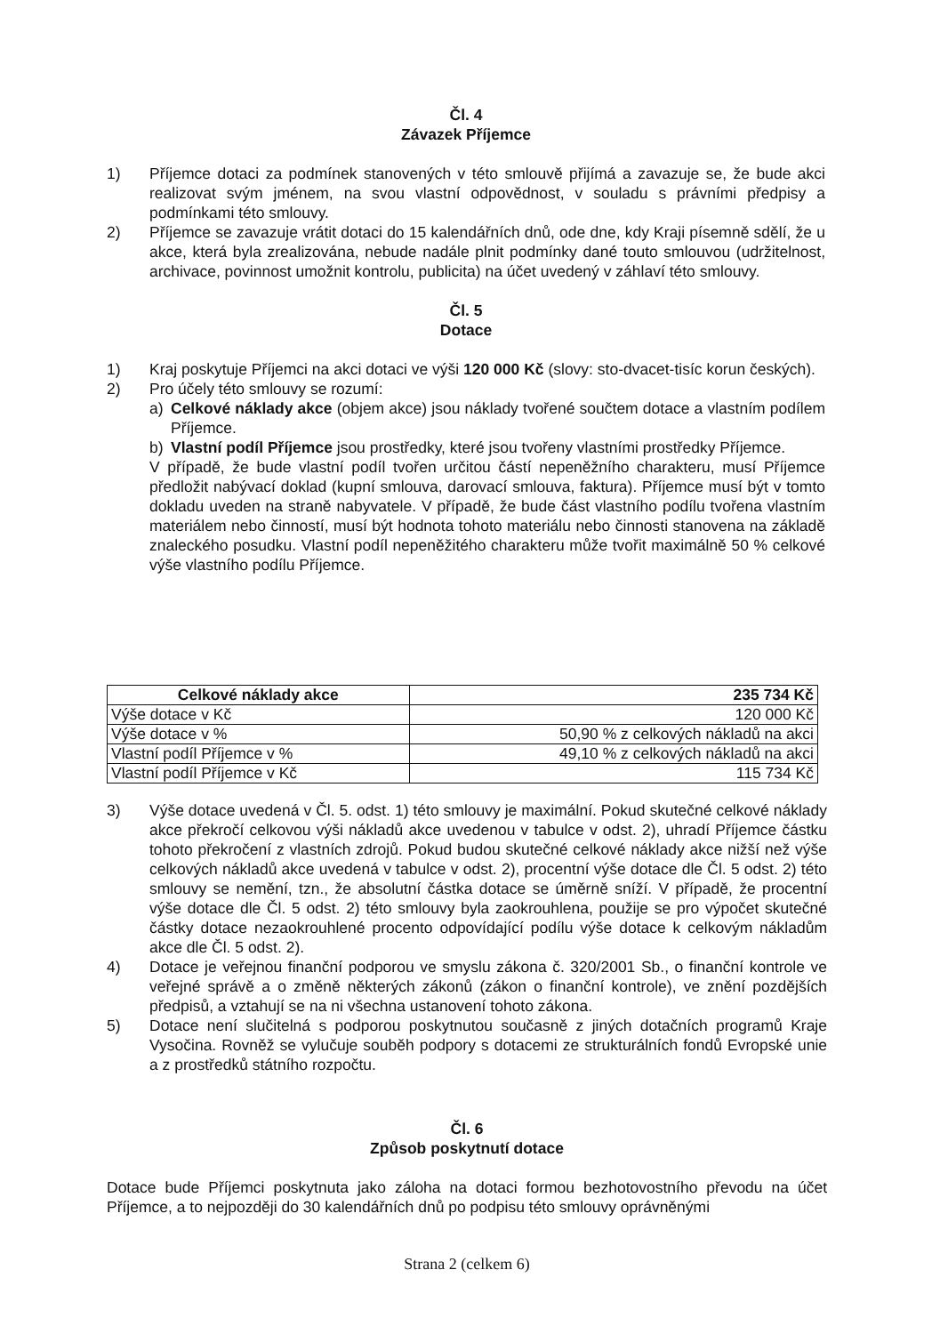Čl. 4
Závazek Příjemce
1) Příjemce dotaci za podmínek stanovených v této smlouvě přijímá a zavazuje se, že bude akci realizovat svým jménem, na svou vlastní odpovědnost, v souladu s právními předpisy a podmínkami této smlouvy.
2) Příjemce se zavazuje vrátit dotaci do 15 kalendářních dnů, ode dne, kdy Kraji písemně sdělí, že u akce, která byla zrealizována, nebude nadále plnit podmínky dané touto smlouvou (udržitelnost, archivace, povinnost umožnit kontrolu, publicita) na účet uvedený v záhlaví této smlouvy.
Čl. 5
Dotace
1) Kraj poskytuje Příjemci na akci dotaci ve výši 120 000 Kč (slovy: sto-dvacet-tisíc korun českých).
2) Pro účely této smlouvy se rozumí:
a) Celkové náklady akce (objem akce) jsou náklady tvořené součtem dotace a vlastním podílem Příjemce.
b) Vlastní podíl Příjemce jsou prostředky, které jsou tvořeny vlastními prostředky Příjemce.
V případě, že bude vlastní podíl tvořen určitou částí nepeněžního charakteru, musí Příjemce předložit nabývací doklad (kupní smlouva, darovací smlouva, faktura). Příjemce musí být v tomto dokladu uveden na straně nabyvatele. V případě, že bude část vlastního podílu tvořena vlastním materiálem nebo činností, musí být hodnota tohoto materiálu nebo činnosti stanovena na základě znaleckého posudku. Vlastní podíl nepeněžitého charakteru může tvořit maximálně 50 % celkové výše vlastního podílu Příjemce.
| Celkové náklady akce | 235 734 Kč |
| --- | --- |
| Výše dotace v Kč | 120 000 Kč |
| Výše dotace v % | 50,90 % z celkových nákladů na akci |
| Vlastní podíl Příjemce v % | 49,10 % z celkových nákladů na akci |
| Vlastní podíl Příjemce v Kč | 115 734 Kč |
3) Výše dotace uvedená v Čl. 5. odst. 1) této smlouvy je maximální. Pokud skutečné celkové náklady akce překročí celkovou výši nákladů akce uvedenou v tabulce v odst. 2), uhradí Příjemce částku tohoto překročení z vlastních zdrojů. Pokud budou skutečné celkové náklady akce nižší než výše celkových nákladů akce uvedená v tabulce v odst. 2), procentní výše dotace dle Čl. 5 odst. 2) této smlouvy se nemění, tzn., že absolutní částka dotace se úměrně sníží. V případě, že procentní výše dotace dle Čl. 5 odst. 2) této smlouvy byla zaokrouhlena, použije se pro výpočet skutečné částky dotace nezaokrouhlené procento odpovídající podílu výše dotace k celkovým nákladům akce dle Čl. 5 odst. 2).
4) Dotace je veřejnou finanční podporou ve smyslu zákona č. 320/2001 Sb., o finanční kontrole ve veřejné správě a o změně některých zákonů (zákon o finanční kontrole), ve znění pozdějších předpisů, a vztahují se na ni všechna ustanovení tohoto zákona.
5) Dotace není slučitelná s podporou poskytnutou současně z jiných dotačních programů Kraje Vysočina. Rovněž se vylučuje souběh podpory s dotacemi ze strukturálních fondů Evropské unie a z prostředků státního rozpočtu.
Čl. 6
Způsob poskytnutí dotace
Dotace bude Příjemci poskytnuta jako záloha na dotaci formou bezhotovostního převodu na účet Příjemce, a to nejpozději do 30 kalendářních dnů po podpisu této smlouvy oprávněnými
Strana 2 (celkem 6)